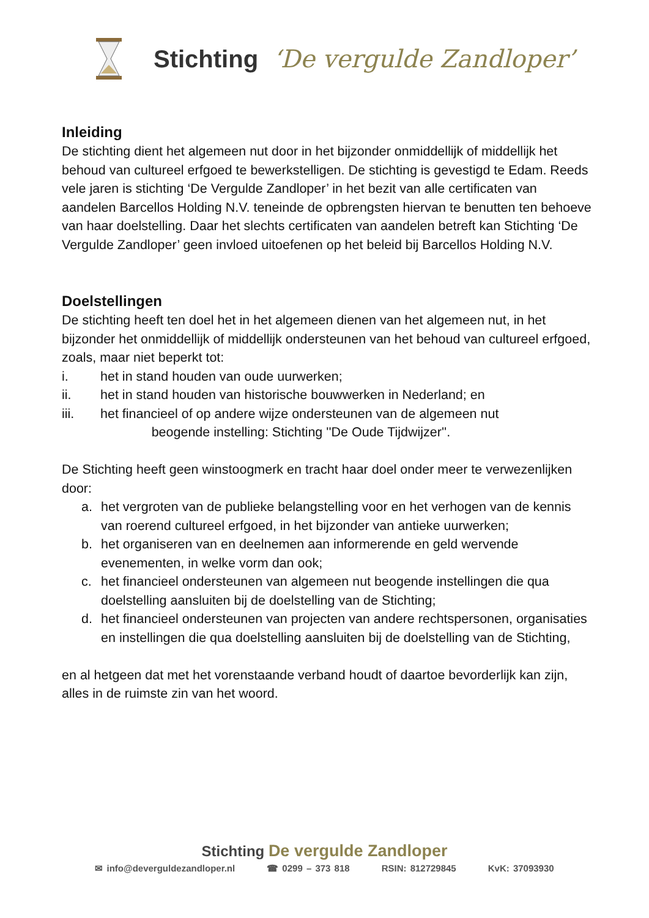Stichting ‘De vergulde Zandloper’
Inleiding
De stichting dient het algemeen nut door in het bijzonder onmiddellijk of middellijk het behoud van cultureel erfgoed te bewerkstelligen. De stichting is gevestigd te Edam. Reeds vele jaren is stichting ‘De Vergulde Zandloper’ in het bezit van alle certificaten van aandelen Barcellos Holding N.V. teneinde de opbrengsten hiervan te benutten ten behoeve van haar doelstelling. Daar het slechts certificaten van aandelen betreft kan Stichting ‘De Vergulde Zandloper’ geen invloed uitoefenen op het beleid bij Barcellos Holding N.V.
Doelstellingen
De stichting heeft ten doel het in het algemeen dienen van het algemeen nut, in het bijzonder het onmiddellijk of middellijk ondersteunen van het behoud van cultureel erfgoed, zoals, maar niet beperkt tot:
i. het in stand houden van oude uurwerken;
ii. het in stand houden van historische bouwwerken in Nederland; en
iii. het financieel of op andere wijze ondersteunen van de algemeen nut
beogende instelling: Stichting ''De Oude Tijdwijzer''.
De Stichting heeft geen winstoogmerk en tracht haar doel onder meer te verwezenlijken door:
a. het vergroten van de publieke belangstelling voor en het verhogen van de kennis van roerend cultureel erfgoed, in het bijzonder van antieke uurwerken;
b. het organiseren van en deelnemen aan informerende en geld wervende evenementen, in welke vorm dan ook;
c. het financieel ondersteunen van algemeen nut beogende instellingen die qua doelstelling aansluiten bij de doelstelling van de Stichting;
d. het financieel ondersteunen van projecten van andere rechtspersonen, organisaties en instellingen die qua doelstelling aansluiten bij de doelstelling van de Stichting,
en al hetgeen dat met het vorenstaande verband houdt of daartoe bevorderlijk kan zijn, alles in de ruimste zin van het woord.
Stichting De vergulde Zandloper
✉ info@deverguldezandloper.nl ☎ 0299 – 373 818 RSIN: 812729845 KvK: 37093930